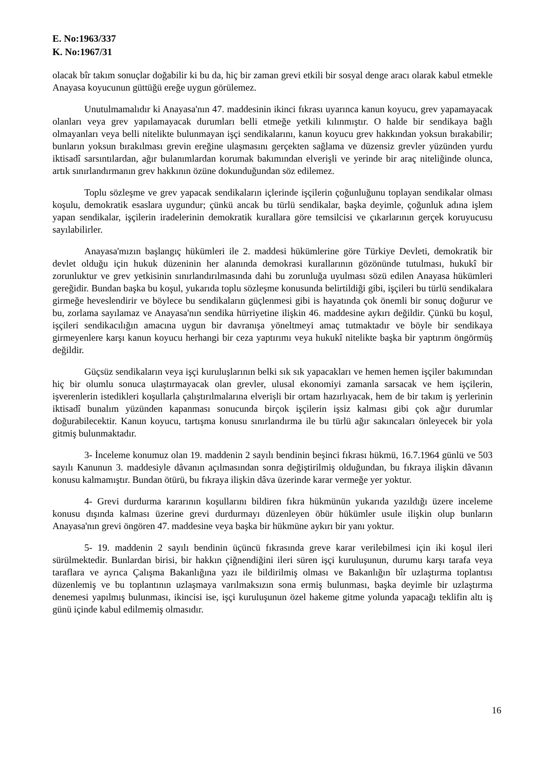E. No:1963/337
K. No:1967/31
olacak bîr takım sonuçlar doğabilir ki bu da, hiç bir zaman grevi etkili bir sosyal denge aracı olarak kabul etmekle Anayasa koyucunun güttüğü ereğe uygun görülemez.
Unutulmamalıdır ki Anayasa'nın 47. maddesinin ikinci fıkrası uyarınca kanun koyucu, grev yapamayacak olanları veya grev yapılamayacak durumları belli etmeğe yetkili kılınmıştır. O halde bir sendikaya bağlı olmayanları veya belli nitelikte bulunmayan işçi sendikalarını, kanun koyucu grev hakkından yoksun bırakabilir; bunların yoksun bırakılması grevin ereğine ulaşmasını gerçekten sağlama ve düzensiz grevler yüzünden yurdu iktisadî sarsıntılardan, ağır bulanımlardan korumak bakımından elverişli ve yerinde bir araç niteliğinde olunca, artık sınırlandırmanın grev hakkının özüne dokunduğundan söz edilemez.
Toplu sözleşme ve grev yapacak sendikaların içlerinde işçilerin çoğunluğunu toplayan sendikalar olması koşulu, demokratik esaslara uygundur; çünkü ancak bu türlü sendikalar, başka deyimle, çoğunluk adına işlem yapan sendikalar, işçilerin iradelerinin demokratik kurallara göre temsilcisi ve çıkarlarının gerçek koruyucusu sayılabilirler.
Anayasa'mızın başlangıç hükümleri ile 2. maddesi hükümlerine göre Türkiye Devleti, demokratik bir devlet olduğu için hukuk düzeninin her alanında demokrasi kurallarının gözönünde tutulması, hukukî bir zorunluktur ve grev yetkisinin sınırlandırılmasında dahi bu zorunluğa uyulması sözü edilen Anayasa hükümleri gereğidir. Bundan başka bu koşul, yukarıda toplu sözleşme konusunda belirtildiği gibi, işçileri bu türlü sendikalara girmeğe heveslendirir ve böylece bu sendikaların güçlenmesi gibi is hayatında çok önemli bir sonuç doğurur ve bu, zorlama sayılamaz ve Anayasa'nın sendika hürriyetine ilişkin 46. maddesine aykırı değildir. Çünkü bu koşul, işçileri sendikacılığın amacına uygun bir davranışa yöneltmeyi amaç tutmaktadır ve böyle bir sendikaya girmeyenlere karşı kanun koyucu herhangi bir ceza yaptırımı veya hukukî nitelikte başka bir yaptırım öngörmüş değildir.
Güçsüz sendikaların veya işçi kuruluşlarının belki sık sık yapacakları ve hemen hemen işçiler bakımından hiç bir olumlu sonuca ulaştırmayacak olan grevler, ulusal ekonomiyi zamanla sarsacak ve hem işçilerin, işverenlerin istedikleri koşullarla çalıştırılmalarına elverişli bir ortam hazırlıyacak, hem de bir takım iş yerlerinin iktisadî bunalım yüzünden kapanması sonucunda birçok işçilerin işsiz kalması gibi çok ağır durumlar doğurabilecektir. Kanun koyucu, tartışma konusu sınırlandırma ile bu türlü ağır sakıncaları önleyecek bir yola gitmiş bulunmaktadır.
3- İnceleme konumuz olan 19. maddenin 2 sayılı bendinin beşinci fıkrası hükmü, 16.7.1964 günlü ve 503 sayılı Kanunun 3. maddesiyle dâvanın açılmasından sonra değiştirilmiş olduğundan, bu fıkraya ilişkin dâvanın konusu kalmamıştır. Bundan ötürü, bu fıkraya ilişkin dâva üzerinde karar vermeğe yer yoktur.
4- Grevi durdurma kararının koşullarını bildiren fıkra hükmünün yukarıda yazıldığı üzere inceleme konusu dışında kalması üzerine grevi durdurmayı düzenleyen öbür hükümler usule ilişkin olup bunların Anayasa'nın grevi öngören 47. maddesine veya başka bir hükmüne aykırı bir yanı yoktur.
5- 19. maddenin 2 sayılı bendinin üçüncü fıkrasında greve karar verilebilmesi için iki koşul ileri sürülmektedir. Bunlardan birisi, bir hakkın çiğnendiğini ileri süren işçi kuruluşunun, durumu karşı tarafa veya taraflara ve ayrıca Çalışma Bakanlığına yazı ile bildirilmiş olması ve Bakanlığın bîr uzlaştırma toplantısı düzenlemiş ve bu toplantının uzlaşmaya varılmaksızın sona ermiş bulunması, başka deyimle bir uzlaştırma denemesi yapılmış bulunması, ikincisi ise, işçi kuruluşunun özel hakeme gitme yolunda yapacağı teklifin altı iş günü içinde kabul edilmemiş olmasıdır.
16